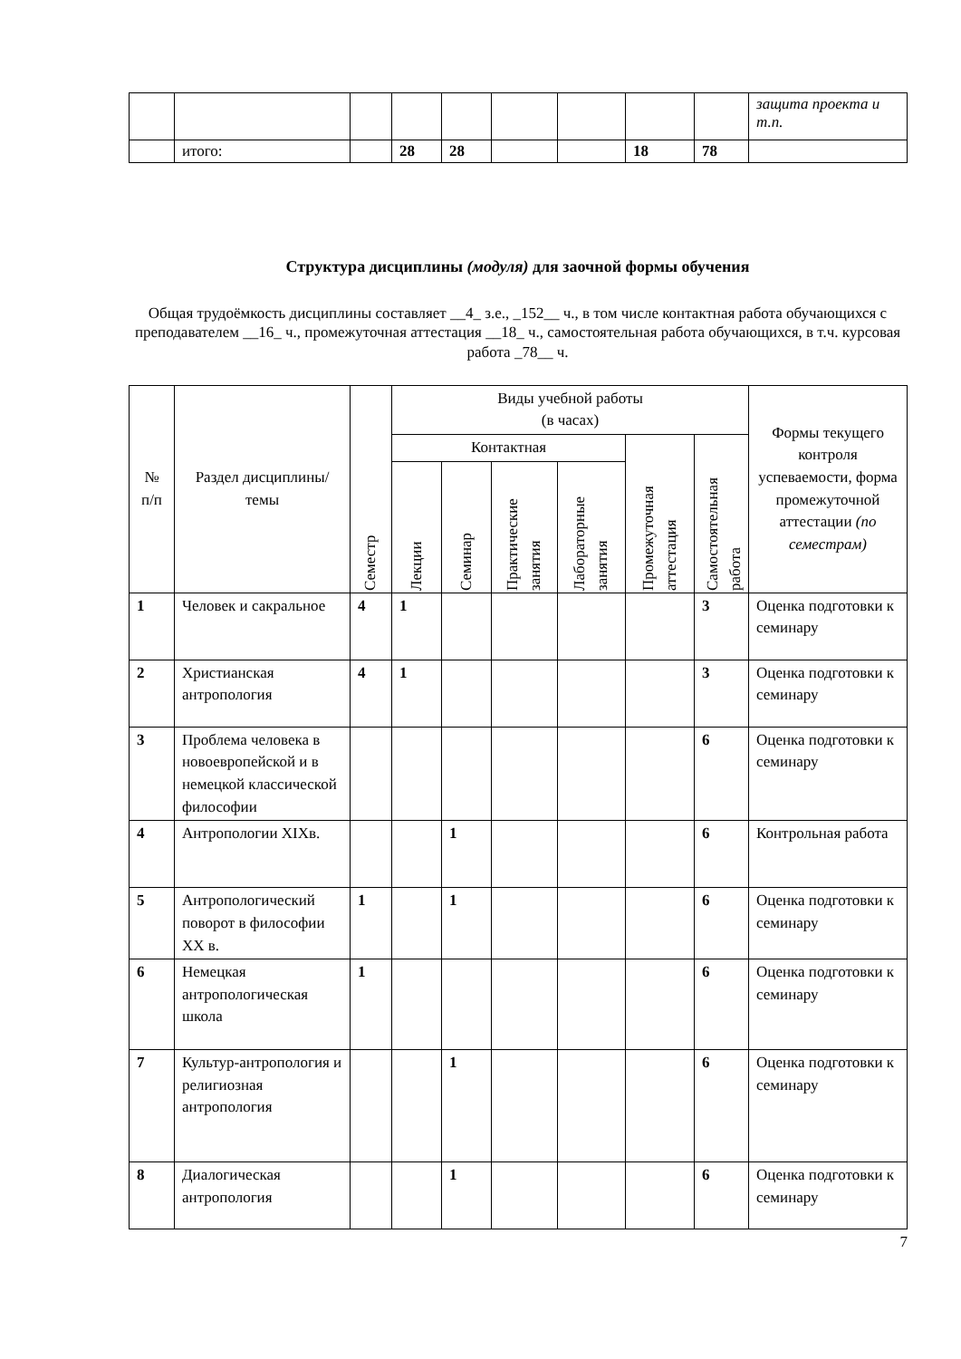| | | | | | | | | | защита проекта и т.п. |
| | итого: | | 28 | 28 | | | 18 | 78 | |
Структура дисциплины (модуля) для заочной формы обучения
Общая трудоёмкость дисциплины составляет __4_ з.е., _152__ ч., в том числе контактная работа обучающихся с преподавателем __16_ ч., промежуточная аттестация __18_ ч., самостоятельная работа обучающихся, в т.ч. курсовая работа _78__ ч.
| № п/п | Раздел дисциплины/темы | Семестр | Виды учебной работы (в часах) | | | | | | Формы текущего контроля успеваемости, форма промежуточной аттестации (по семестрам) |
| --- | --- | --- | --- | --- | --- | --- | --- | --- | --- |
| | | | Контактная | | | | Промежуточная аттестация | Самостоятельная работа | |
| | | | Лекции | Семинар | Практические занятия | Лабораторные занятия | | | |
| 1 | Человек и сакральное | 4 | 1 | | | | | 3 | Оценка подготовки к семинару |
| 2 | Христианская антропология | 4 | 1 | | | | | 3 | Оценка подготовки к семинару |
| 3 | Проблема человека в новоевропейской и в немецкой классической философии | | | | | | | 6 | Оценка подготовки к семинару |
| 4 | Антропологии XIXв. | | | 1 | | | | 6 | Контрольная работа |
| 5 | Антропологический поворот в философии XX в. | 1 | | 1 | | | | 6 | Оценка подготовки к семинару |
| 6 | Немецкая антропологическая школа | 1 | | | | | | 6 | Оценка подготовки к семинару |
| 7 | Культур-антропология и религиозная антропология | | | 1 | | | | 6 | Оценка подготовки к семинару |
| 8 | Диалогическая антропология | | | 1 | | | | 6 | Оценка подготовки к семинару |
7